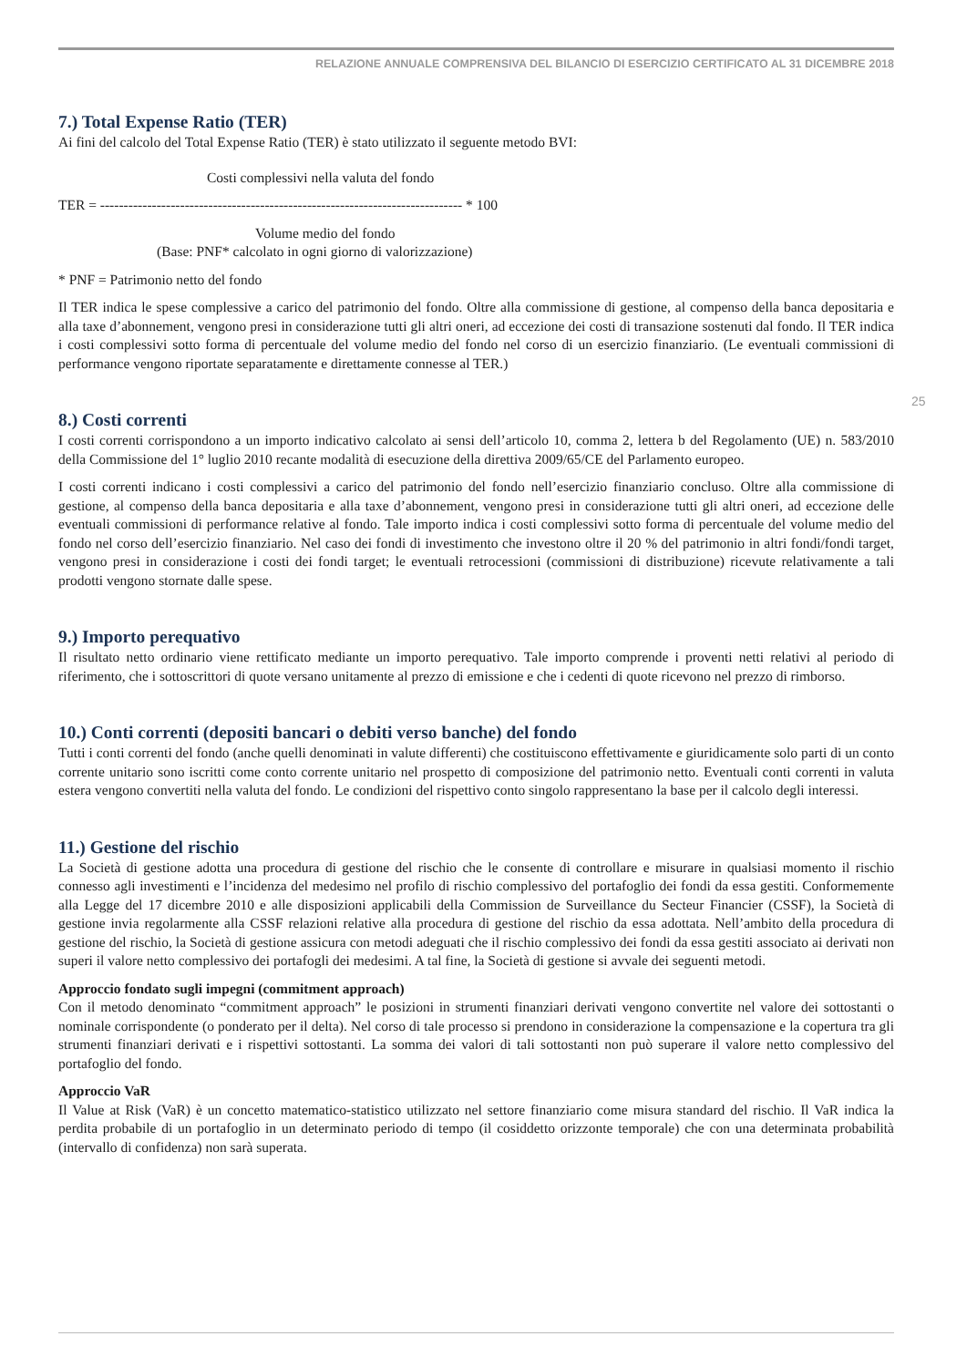RELAZIONE ANNUALE COMPRENSIVA DEL BILANCIO DI ESERCIZIO CERTIFICATO AL 31 DICEMBRE 2018
25
7.) Total Expense Ratio (TER)
Ai fini del calcolo del Total Expense Ratio (TER) è stato utilizzato il seguente metodo BVI:
Costi complessivi nella valuta del fondo
TER = ----------------------------------------------------------------------------- * 100
Volume medio del fondo
(Base: PNF* calcolato in ogni giorno di valorizzazione)
* PNF = Patrimonio netto del fondo
Il TER indica le spese complessive a carico del patrimonio del fondo. Oltre alla commissione di gestione, al compenso della banca depositaria e alla taxe d’abonnement, vengono presi in considerazione tutti gli altri oneri, ad eccezione dei costi di transazione sostenuti dal fondo. Il TER indica i costi complessivi sotto forma di percentuale del volume medio del fondo nel corso di un esercizio finanziario. (Le eventuali commissioni di performance vengono riportate separatamente e direttamente connesse al TER.)
8.) Costi correnti
I costi correnti corrispondono a un importo indicativo calcolato ai sensi dell’articolo 10, comma 2, lettera b del Regolamento (UE) n. 583/2010 della Commissione del 1° luglio 2010 recante modalità di esecuzione della direttiva 2009/65/CE del Parlamento europeo.
I costi correnti indicano i costi complessivi a carico del patrimonio del fondo nell’esercizio finanziario concluso. Oltre alla commissione di gestione, al compenso della banca depositaria e alla taxe d’abonnement, vengono presi in considerazione tutti gli altri oneri, ad eccezione delle eventuali commissioni di performance relative al fondo. Tale importo indica i costi complessivi sotto forma di percentuale del volume medio del fondo nel corso dell’esercizio finanziario. Nel caso dei fondi di investimento che investono oltre il 20 % del patrimonio in altri fondi/fondi target, vengono presi in considerazione i costi dei fondi target; le eventuali retrocessioni (commissioni di distribuzione) ricevute relativamente a tali prodotti vengono stornate dalle spese.
9.) Importo perequativo
Il risultato netto ordinario viene rettificato mediante un importo perequativo. Tale importo comprende i proventi netti relativi al periodo di riferimento, che i sottoscrittori di quote versano unitamente al prezzo di emissione e che i cedenti di quote ricevono nel prezzo di rimborso.
10.) Conti correnti (depositi bancari o debiti verso banche) del fondo
Tutti i conti correnti del fondo (anche quelli denominati in valute differenti) che costituiscono effettivamente e giuridicamente solo parti di un conto corrente unitario sono iscritti come conto corrente unitario nel prospetto di composizione del patrimonio netto. Eventuali conti correnti in valuta estera vengono convertiti nella valuta del fondo. Le condizioni del rispettivo conto singolo rappresentano la base per il calcolo degli interessi.
11.) Gestione del rischio
La Società di gestione adotta una procedura di gestione del rischio che le consente di controllare e misurare in qualsiasi momento il rischio connesso agli investimenti e l’incidenza del medesimo nel profilo di rischio complessivo del portafoglio dei fondi da essa gestiti. Conformemente alla Legge del 17 dicembre 2010 e alle disposizioni applicabili della Commission de Surveillance du Secteur Financier (CSSF), la Società di gestione invia regolarmente alla CSSF relazioni relative alla procedura di gestione del rischio da essa adottata. Nell’ambito della procedura di gestione del rischio, la Società di gestione assicura con metodi adeguati che il rischio complessivo dei fondi da essa gestiti associato ai derivati non superi il valore netto complessivo dei portafogli dei medesimi. A tal fine, la Società di gestione si avvale dei seguenti metodi.
Approccio fondato sugli impegni (commitment approach)
Con il metodo denominato “commitment approach” le posizioni in strumenti finanziari derivati vengono convertite nel valore dei sottostanti o nominale corrispondente (o ponderato per il delta). Nel corso di tale processo si prendono in considerazione la compensazione e la copertura tra gli strumenti finanziari derivati e i rispettivi sottostanti. La somma dei valori di tali sottostanti non può superare il valore netto complessivo del portafoglio del fondo.
Approccio VaR
Il Value at Risk (VaR) è un concetto matematico-statistico utilizzato nel settore finanziario come misura standard del rischio. Il VaR indica la perdita probabile di un portafoglio in un determinato periodo di tempo (il cosiddetto orizzonte temporale) che con una determinata probabilità (intervallo di confidenza) non sarà superata.